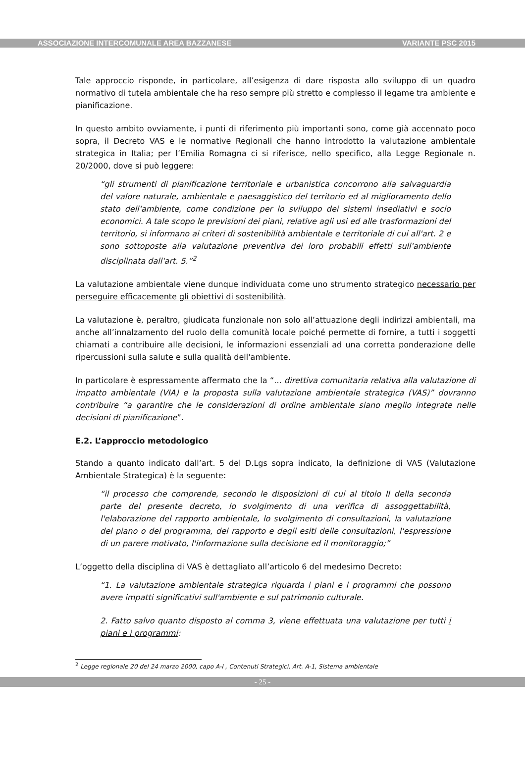ASSOCIAZIONE INTERCOMUNALE AREA BAZZANESE VARIANTE PSC 2015
Tale approccio risponde, in particolare, all’esigenza di dare risposta allo sviluppo di un quadro normativo di tutela ambientale che ha reso sempre più stretto e complesso il legame tra ambiente e pianificazione.
In questo ambito ovviamente, i punti di riferimento più importanti sono, come già accennato poco sopra, il Decreto VAS e le normative Regionali che hanno introdotto la valutazione ambientale strategica in Italia; per l’Emilia Romagna ci si riferisce, nello specifico, alla Legge Regionale n. 20/2000, dove si può leggere:
“gli strumenti di pianificazione territoriale e urbanistica concorrono alla salvaguardia del valore naturale, ambientale e paesaggistico del territorio ed al miglioramento dello stato dell'ambiente, come condizione per lo sviluppo dei sistemi insediativi e socio economici. A tale scopo le previsioni dei piani, relative agli usi ed alle trasformazioni del territorio, si informano ai criteri di sostenibilità ambientale e territoriale di cui all'art. 2 e sono sottoposte alla valutazione preventiva dei loro probabili effetti sull'ambiente disciplinata dall'art. 5.”<sup>2</sup>
La valutazione ambientale viene dunque individuata come uno strumento strategico necessario per perseguire efficacemente gli obiettivi di sostenibilità.
La valutazione è, peraltro, giudicata funzionale non solo all’attuazione degli indirizzi ambientali, ma anche all’innalzamento del ruolo della comunità locale poiché permette di fornire, a tutti i soggetti chiamati a contribuire alle decisioni, le informazioni essenziali ad una corretta ponderazione delle ripercussioni sulla salute e sulla qualità dell'ambiente.
In particolare è espressamente affermato che la “... direttiva comunitaria relativa alla valutazione di impatto ambientale (VIA) e la proposta sulla valutazione ambientale strategica (VAS)” dovranno contribuire “a garantire che le considerazioni di ordine ambientale siano meglio integrate nelle decisioni di pianificazione”.
E.2. L’approccio metodologico
Stando a quanto indicato dall’art. 5 del D.Lgs sopra indicato, la definizione di VAS (Valutazione Ambientale Strategica) è la seguente:
“il processo che comprende, secondo le disposizioni di cui al titolo II della seconda parte del presente decreto, lo svolgimento di una verifica di assoggettabilità, l'elaborazione del rapporto ambientale, lo svolgimento di consultazioni, la valutazione del piano o del programma, del rapporto e degli esiti delle consultazioni, l'espressione di un parere motivato, l'informazione sulla decisione ed il monitoraggio;”
L’oggetto della disciplina di VAS è dettagliato all’articolo 6 del medesimo Decreto:
“1. La valutazione ambientale strategica riguarda i piani e i programmi che possono avere impatti significativi sull'ambiente e sul patrimonio culturale.
2. Fatto salvo quanto disposto al comma 3, viene effettuata una valutazione per tutti i piani e i programmi:
<sup>2</sup> Legge regionale 20 del 24 marzo 2000, capo A-I , Contenuti Strategici, Art. A-1, Sistema ambientale
- 25 -